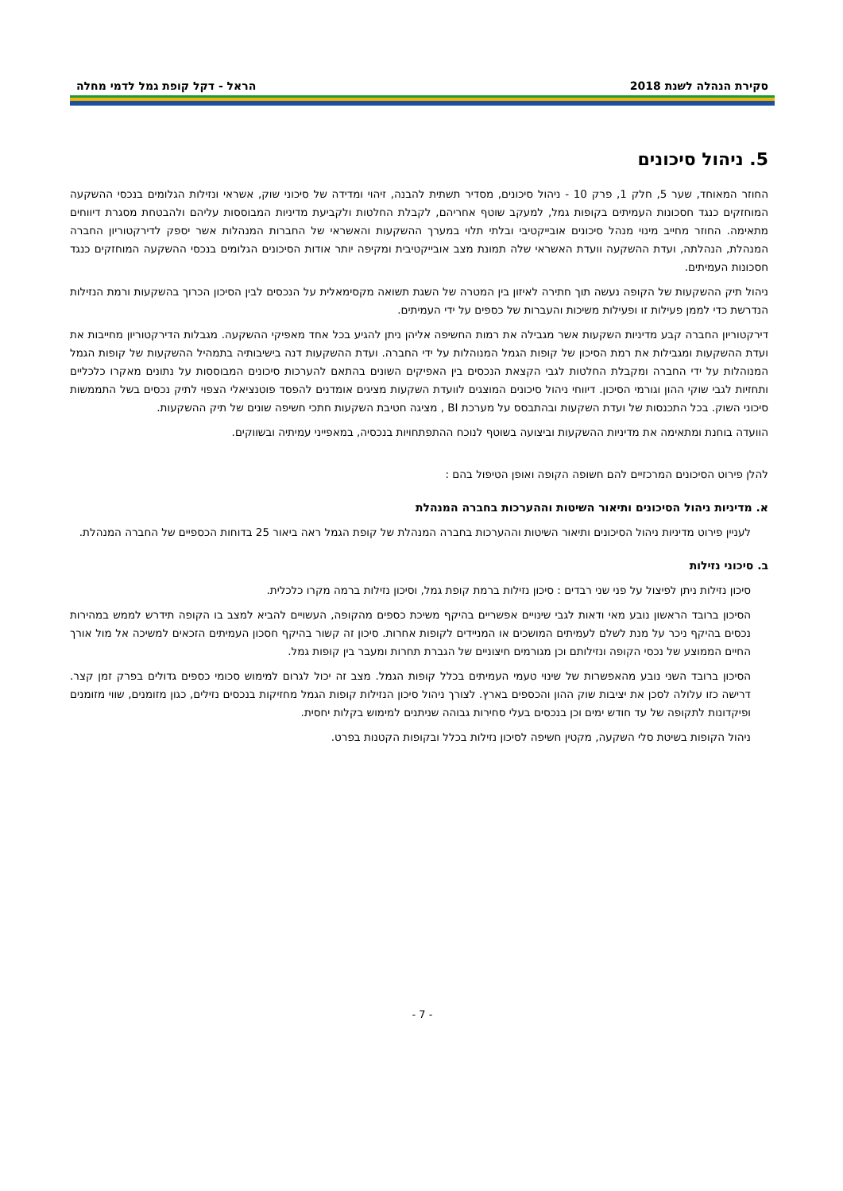סקירת הנהלה לשנת 2018 הראל - דקל קופת גמל לדמי מחלה
5. ניהול סיכונים
החוזר המאוחד, שער 5, חלק 1, פרק 10 - ניהול סיכונים, מסדיר תשתית להבנה, זיהוי ומדידה של סיכוני שוק, אשראי ונזילות הגלומים בנכסי ההשקעה המוחזקים כנגד חסכונות העמיתים בקופות גמל, למעקב שוטף אחריהם, לקבלת החלטות ולקביעת מדיניות המבוססות עליהם ולהבטחת מסגרת דיווחים מתאימה. החוזר מחייב מינוי מנהל סיכונים אובייקטיבי ובלתי תלוי במערך ההשקעות והאשראי של החברות המנהלות אשר יספק לדירקטוריון החברה המנהלת, הנהלתה, ועדת ההשקעה וועדת האשראי שלה תמונת מצב אובייקטיבית ומקיפה יותר אודות הסיכונים הגלומים בנכסי ההשקעה המוחזקים כנגד חסכונות העמיתים.
ניהול תיק ההשקעות של הקופה נעשה תוך חתירה לאיזון בין המטרה של השגת תשואה מקסימאלית על הנכסים לבין הסיכון הכרוך בהשקעות ורמת הנזילות הנדרשת כדי לממן פעילות זו ופעילות משיכות והעברות של כספים על ידי העמיתים.
דירקטוריון החברה קבע מדיניות השקעות אשר מגבילה את רמות החשיפה אליהן ניתן להגיע בכל אחד מאפיקי ההשקעה. מגבלות הדירקטוריון מחייבות את ועדת ההשקעות ומגבילות את רמת הסיכון של קופות הגמל המנוהלות על ידי החברה. ועדת ההשקעות דנה בישיבותיה בתמהיל ההשקעות של קופות הגמל המנוהלות על ידי החברה ומקבלת החלטות לגבי הקצאת הנכסים בין האפיקים השונים בהתאם להערכות סיכונים המבוססות על נתונים מאקרו כלכליים ותחזיות לגבי שוקי ההון וגורמי הסיכון. דיווחי ניהול סיכונים המוצגים לוועדת השקעות מציגים אומדנים להפסד פוטנציאלי הצפוי לתיק נכסים בשל התממשות סיכוני השוק. בכל התכנסות של ועדת השקעות ובהתבסס על מערכת BI , מציגה חטיבת השקעות חתכי חשיפה שונים של תיק ההשקעות.
הוועדה בוחנת ומתאימה את מדיניות ההשקעות וביצועה בשוטף לנוכח ההתפתחויות בנכסיה, במאפייני עמיתיה ובשווקים.
להלן פירוט הסיכונים המרכזיים להם חשופה הקופה ואופן הטיפול בהם :
א. מדיניות ניהול הסיכונים ותיאור השיטות וההערכות בחברה המנהלת
לעניין פירוט מדיניות ניהול הסיכונים ותיאור השיטות וההערכות בחברה המנהלת של קופת הגמל ראה ביאור 25 בדוחות הכספיים של החברה המנהלת.
ב. סיכוני נזילות
סיכון נזילות ניתן לפיצול על פני שני רבדים : סיכון נזילות ברמת קופת גמל, וסיכון נזילות ברמה מקרו כלכלית.
הסיכון ברובד הראשון נובע מאי ודאות לגבי שינויים אפשריים בהיקף משיכת כספים מהקופה, העשויים להביא למצב בו הקופה תידרש לממש במהירות נכסים בהיקף ניכר על מנת לשלם לעמיתים המושכים או המניידים לקופות אחרות. סיכון זה קשור בהיקף חסכון העמיתים הזכאים למשיכה אל מול אורך החיים הממוצע של נכסי הקופה ונזילותם וכן מגורמים חיצוניים של הגברת תחרות ומעבר בין קופות גמל.
הסיכון ברובד השני נובע מהאפשרות של שינוי טעמי העמיתים בכלל קופות הגמל. מצב זה יכול לגרום למימוש סכומי כספים גדולים בפרק זמן קצר. דרישה כזו עלולה לסכן את יציבות שוק ההון והכספים בארץ. לצורך ניהול סיכון הנזילות קופות הגמל מחזיקות בנכסים נזילים, כגון מזומנים, שווי מזומנים ופיקדונות לתקופה של עד חודש ימים וכן בנכסים בעלי סחירות גבוהה שניתנים למימוש בקלות יחסית.
ניהול הקופות בשיטת סלי השקעה, מקטין חשיפה לסיכון נזילות בכלל ובקופות הקטנות בפרט.
- 7 -